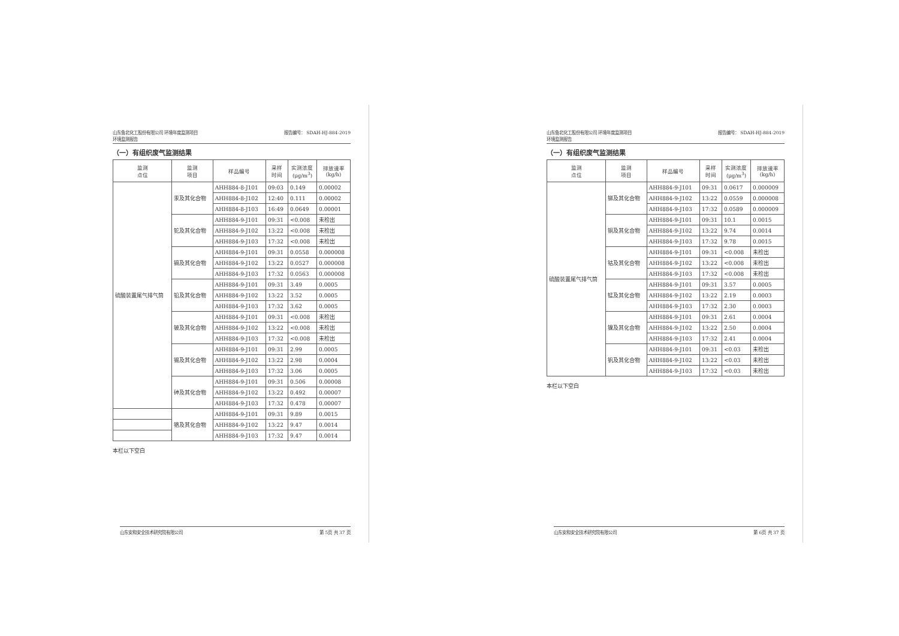山东鲁北化工股份有限公司 环境年度监测项目
环境监测报告
报告编号： SDAH-HJ-884-2019
（一）有组织废气监测结果
| 监测 点位 | 监测 项目 | 样品编号 | 采样 时间 | 实测浓度 (μg/m<sup>3</sup>) | 排放速率 (kg/h) |
| --- | --- | --- | --- | --- | --- |
| 硫酸装置尾气排气筒 | 汞及其化合物 | AHH884-8-J101 | 09:03 | 0.149 | 0.00002 |
| | | AHH884-8-J102 | 12:40 | 0.111 | 0.00002 |
| | | AHH884-8-J103 | 16:49 | 0.0649 | 0.00001 |
| | 铊及其化合物 | AHH884-9-J101 | 09:31 | <0.008 | 未检出 |
| | | AHH884-9-J102 | 13:22 | <0.008 | 未检出 |
| | | AHH884-9-J103 | 17:32 | <0.008 | 未检出 |
| | 镉及其化合物 | AHH884-9-J101 | 09:31 | 0.0558 | 0.000008 |
| | | AHH884-9-J102 | 13:22 | 0.0527 | 0.000008 |
| | | AHH884-9-J103 | 17:32 | 0.0563 | 0.000008 |
| | 铅及其化合物 | AHH884-9-J101 | 09:31 | 3.49 | 0.0005 |
| | | AHH884-9-J102 | 13:22 | 3.52 | 0.0005 |
| | | AHH884-9-J103 | 17:32 | 3.62 | 0.0005 |
| | 铍及其化合物 | AHH884-9-J101 | 09:31 | <0.008 | 未检出 |
| | | AHH884-9-J102 | 13:22 | <0.008 | 未检出 |
| | | AHH884-9-J103 | 17:32 | <0.008 | 未检出 |
| | 锡及其化合物 | AHH884-9-J101 | 09:31 | 2.99 | 0.0005 |
| | | AHH884-9-J102 | 13:22 | 2.98 | 0.0004 |
| | | AHH884-9-J103 | 17:32 | 3.06 | 0.0005 |
| | 砷及其化合物 | AHH884-9-J101 | 09:31 | 0.506 | 0.00008 |
| | | AHH884-9-J102 | 13:22 | 0.492 | 0.00007 |
| | | AHH884-9-J103 | 17:32 | 0.478 | 0.00007 |
| | 铬及其化合物 | AHH884-9-J101 | 09:31 | 9.89 | 0.0015 |
| | | AHH884-9-J102 | 13:22 | 9.47 | 0.0014 |
| | | AHH884-9-J103 | 17:32 | 9.47 | 0.0014 |
本栏以下空白
山东安和安全技术研究院有限公司 第 5页 共 37 页
山东鲁北化工股份有限公司 环境年度监测项目
环境监测报告
报告编号： SDAH-HJ-884-2019
（一）有组织废气监测结果
| 监测 点位 | 监测 项目 | 样品编号 | 采样 时间 | 实测浓度 (μg/m<sup>3</sup>) | 排放速率 (kg/h) |
| --- | --- | --- | --- | --- | --- |
| 硫酸装置尾气排气筒 | 锑及其化合物 | AHH884-9-J101 | 09:31 | 0.0617 | 0.000009 |
| | | AHH884-9-J102 | 13:22 | 0.0559 | 0.000008 |
| | | AHH884-9-J103 | 17:32 | 0.0589 | 0.000009 |
| | 铜及其化合物 | AHH884-9-J101 | 09:31 | 10.1 | 0.0015 |
| | | AHH884-9-J102 | 13:22 | 9.74 | 0.0014 |
| | | AHH884-9-J103 | 17:32 | 9.78 | 0.0015 |
| | 钴及其化合物 | AHH884-9-J101 | 09:31 | <0.008 | 未检出 |
| | | AHH884-9-J102 | 13:22 | <0.008 | 未检出 |
| | | AHH884-9-J103 | 17:32 | <0.008 | 未检出 |
| | 锰及其化合物 | AHH884-9-J101 | 09:31 | 3.57 | 0.0005 |
| | | AHH884-9-J102 | 13:22 | 2.19 | 0.0003 |
| | | AHH884-9-J103 | 17:32 | 2.30 | 0.0003 |
| | 镍及其化合物 | AHH884-9-J101 | 09:31 | 2.61 | 0.0004 |
| | | AHH884-9-J102 | 13:22 | 2.50 | 0.0004 |
| | | AHH884-9-J103 | 17:32 | 2.41 | 0.0004 |
| | 钒及其化合物 | AHH884-9-J101 | 09:31 | <0.03 | 未检出 |
| | | AHH884-9-J102 | 13:22 | <0.03 | 未检出 |
| | | AHH884-9-J103 | 17:32 | <0.03 | 未检出 |
本栏以下空白
山东安和安全技术研究院有限公司 第 6页 共 37 页